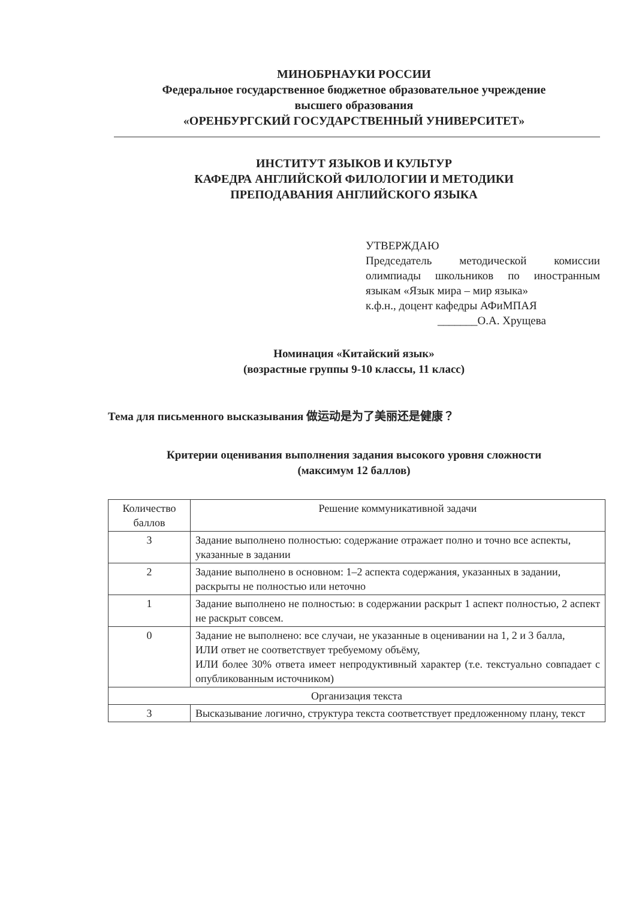МИНОБРНАУКИ РОССИИ
Федеральное государственное бюджетное образовательное учреждение
высшего образования
«ОРЕНБУРГСКИЙ ГОСУДАРСТВЕННЫЙ УНИВЕРСИТЕТ»
ИНСТИТУТ ЯЗЫКОВ И КУЛЬТУР
КАФЕДРА АНГЛИЙСКОЙ ФИЛОЛОГИИ И МЕТОДИКИ
ПРЕПОДАВАНИЯ АНГЛИЙСКОГО ЯЗЫКА
УТВЕРЖДАЮ
Председатель методической комиссии олимпиады школьников по иностранным языкам «Язык мира – мир языка»
к.ф.н., доцент кафедры АФиМПАЯ
_______О.А. Хрущева
Номинация «Китайский язык»
(возрастные группы 9-10 классы, 11 класс)
Тема для письменного высказывания 做运动是为了美丽还是健康？
Критерии оценивания выполнения задания высокого уровня сложности
(максимум 12 баллов)
| Количество баллов | Решение коммуникативной задачи |
| 3 | Задание выполнено полностью: содержание отражает полно и точно все аспекты, указанные в задании |
| 2 | Задание выполнено в основном: 1–2 аспекта содержания, указанных в задании, раскрыты не полностью или неточно |
| 1 | Задание выполнено не полностью: в содержании раскрыт 1 аспект полностью, 2 аспект не раскрыт совсем. |
| 0 | Задание не выполнено: все случаи, не указанные в оценивании на 1, 2 и 3 балла, ИЛИ ответ не соответствует требуемому объёму, ИЛИ более 30% ответа имеет непродуктивный характер (т.е. текстуально совпадает с опубликованным источником) |
| Организация текста | |
| 3 | Высказывание логично, структура текста соответствует предложенному плану, текст |